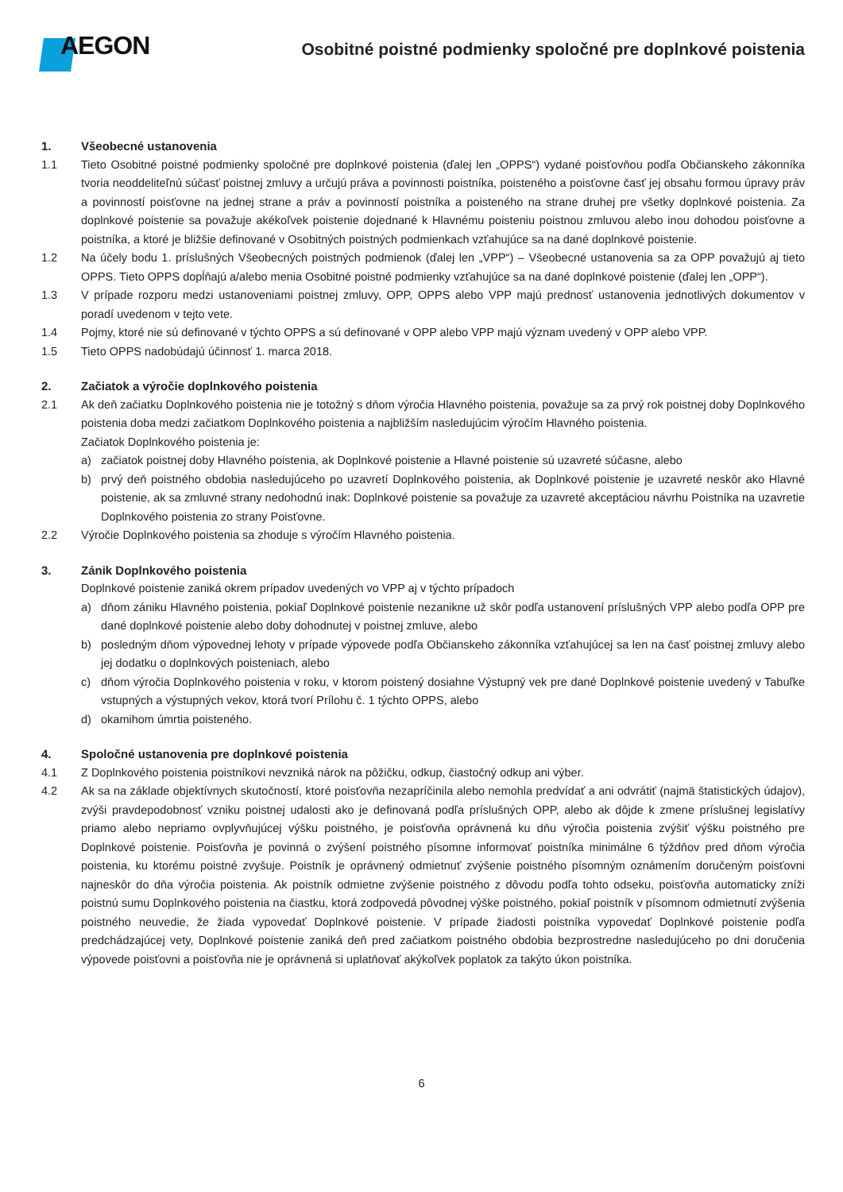AEGON
Osobitné poistné podmienky spoločné pre doplnkové poistenia
1. Všeobecné ustanovenia
1.1 Tieto Osobitné poistné podmienky spoločné pre doplnkové poistenia (ďalej len „OPPS“) vydané poisťovňou podľa Občianskeho zákonníka tvoria neoddeliteľnú súčasť poistnej zmluvy a určujú práva a povinnosti poistníka, poisteného a poisťovne časť jej obsahu formou úpravy práv a povinností poisťovne na jednej strane a práv a povinností poistníka a poisteného na strane druhej pre všetky doplnkové poistenia. Za doplnkové poistenie sa považuje akékoľvek poistenie dojednané k Hlavnému poisteniu poistnou zmluvou alebo inou dohodou poisťovne a poistníka, a ktoré je bližšie definované v Osobitných poistných podmienkach vzťahujúce sa na dané doplnkové poistenie.
1.2 Na účely bodu 1. príslušných Všeobecných poistných podmienok (ďalej len „VPP“) – Všeobecné ustanovenia sa za OPP považujú aj tieto OPPS. Tieto OPPS dopĺňajú a/alebo menia Osobitné poistné podmienky vzťahujúce sa na dané doplnkové poistenie (ďalej len „OPP“).
1.3 V prípade rozporu medzi ustanoveniami poistnej zmluvy, OPP, OPPS alebo VPP majú prednosť ustanovenia jednotlivých dokumentov v poradí uvedenom v tejto vete.
1.4 Pojmy, ktoré nie sú definované v týchto OPPS a sú definované v OPP alebo VPP majú význam uvedený v OPP alebo VPP.
1.5 Tieto OPPS nadobúdajú účinnosť 1. marca 2018.
2. Začiatok a výročie doplnkového poistenia
2.1 Ak deň začiatku Doplnkového poistenia nie je totožný s dňom výročia Hlavného poistenia, považuje sa za prvý rok poistnej doby Doplnkového poistenia doba medzi začiatkom Doplnkového poistenia a najbližším nasledujúcim výročím Hlavného poistenia.
Začiatok Doplnkového poistenia je:
a) začiatok poistnej doby Hlavného poistenia, ak Doplnkové poistenie a Hlavné poistenie sú uzavreté súčasne, alebo
b) prvý deň poistného obdobia nasledujúceho po uzavretí Doplnkového poistenia, ak Doplnkové poistenie je uzavreté neskôr ako Hlavné poistenie, ak sa zmluvné strany nedohodnú inak: Doplnkové poistenie sa považuje za uzavreté akceptáciou návrhu Poistníka na uzavretie Doplnkového poistenia zo strany Poisťovne.
2.2 Výročie Doplnkového poistenia sa zhoduje s výročím Hlavného poistenia.
3. Zánik Doplnkového poistenia
Doplnkové poistenie zaniká okrem prípadov uvedených vo VPP aj v týchto prípadoch
a) dňom zániku Hlavného poistenia, pokiaľ Doplnkové poistenie nezanikne už skôr podľa ustanovení príslušných VPP alebo podľa OPP pre dané doplnkové poistenie alebo doby dohodnutej v poistnej zmluve, alebo
b) posledným dňom výpovednej lehoty v prípade výpovede podľa Občianskeho zákonníka vzťahujúcej sa len na časť poistnej zmluvy alebo jej dodatku o doplnkových poisteniach, alebo
c) dňom výročia Doplnkového poistenia v roku, v ktorom poistený dosiahne Výstupný vek pre dané Doplnkové poistenie uvedený v Tabuľke vstupných a výstupných vekov, ktorá tvorí Prílohu č. 1 týchto OPPS, alebo
d) okamihom úmrtia poisteného.
4. Spoločné ustanovenia pre doplnkové poistenia
4.1 Z Doplnkového poistenia poistníkovi nevzniká nárok na pôžičku, odkup, čiastočný odkup ani výber.
4.2 Ak sa na základe objektívnych skutočností, ktoré poisťovňa nezapríčinila alebo nemohla predvídať a ani odvrátiť (najmä štatistických údajov), zvýši pravdepodobnosť vzniku poistnej udalosti ako je definovaná podľa príslušných OPP, alebo ak dôjde k zmene príslušnej legislatívy priamo alebo nepriamo ovplyvňujúcej výšku poistného, je poisťovňa oprávnená ku dňu výročia poistenia zvýšiť výšku poistného pre Doplnkové poistenie. Poisťovňa je povinná o zvýšení poistného písomne informovať poistníka minimálne 6 týždňov pred dňom výročia poistenia, ku ktorému poistné zvyšuje. Poistník je oprávnený odmietnuť zvýšenie poistného písomným oznámením doručeným poisťovni najneskôr do dňa výročia poistenia. Ak poistník odmietne zvýšenie poistného z dôvodu podľa tohto odseku, poisťovňa automaticky zníži poistnú sumu Doplnkového poistenia na čiastku, ktorá zodpovedá pôvodnej výške poistného, pokiaľ poistník v písomnom odmietnutí zvýšenia poistného neuvedie, že žiada vypovedať Doplnkové poistenie. V prípade žiadosti poistníka vypovedať Doplnkové poistenie podľa predchádzajúcej vety, Doplnkové poistenie zaniká deň pred začiatkom poistného obdobia bezprostredne nasledujúceho po dni doručenia výpovede poisťovni a poisťovňa nie je oprávnená si uplatňovať akýkoľvek poplatok za takýto úkon poistníka.
6